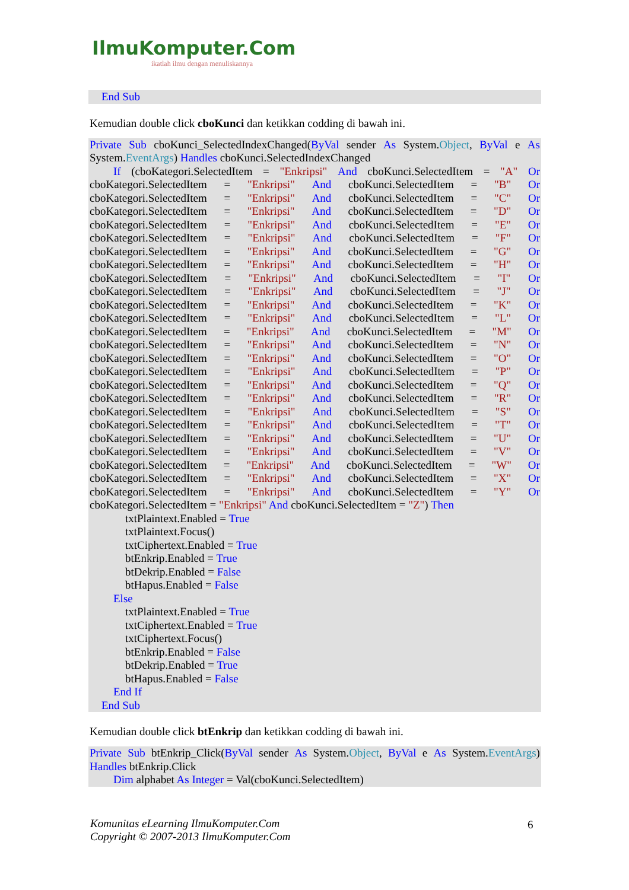IlmuKomputer.Com
ikatlah ilmu dengan menuliskannya
End Sub
Kemudian double click cboKunci dan ketikkan codding di bawah ini.
Private Sub cboKunci_SelectedIndexChanged(ByVal sender As System.Object, ByVal e As
System.EventArgs) Handles cboKunci.SelectedIndexChanged
If (cboKategori.SelectedItem = "Enkripsi" And cboKunci.SelectedItem = "A" Or
cboKategori.SelectedItem = "Enkripsi" And cboKunci.SelectedItem = "B" Or
cboKategori.SelectedItem = "Enkripsi" And cboKunci.SelectedItem = "C" Or
cboKategori.SelectedItem = "Enkripsi" And cboKunci.SelectedItem = "D" Or
cboKategori.SelectedItem = "Enkripsi" And cboKunci.SelectedItem = "E" Or
cboKategori.SelectedItem = "Enkripsi" And cboKunci.SelectedItem = "F" Or
cboKategori.SelectedItem = "Enkripsi" And cboKunci.SelectedItem = "G" Or
cboKategori.SelectedItem = "Enkripsi" And cboKunci.SelectedItem = "H" Or
cboKategori.SelectedItem = "Enkripsi" And cboKunci.SelectedItem = "I" Or
cboKategori.SelectedItem = "Enkripsi" And cboKunci.SelectedItem = "J" Or
cboKategori.SelectedItem = "Enkripsi" And cboKunci.SelectedItem = "K" Or
cboKategori.SelectedItem = "Enkripsi" And cboKunci.SelectedItem = "L" Or
cboKategori.SelectedItem = "Enkripsi" And cboKunci.SelectedItem = "M" Or
cboKategori.SelectedItem = "Enkripsi" And cboKunci.SelectedItem = "N" Or
cboKategori.SelectedItem = "Enkripsi" And cboKunci.SelectedItem = "O" Or
cboKategori.SelectedItem = "Enkripsi" And cboKunci.SelectedItem = "P" Or
cboKategori.SelectedItem = "Enkripsi" And cboKunci.SelectedItem = "Q" Or
cboKategori.SelectedItem = "Enkripsi" And cboKunci.SelectedItem = "R" Or
cboKategori.SelectedItem = "Enkripsi" And cboKunci.SelectedItem = "S" Or
cboKategori.SelectedItem = "Enkripsi" And cboKunci.SelectedItem = "T" Or
cboKategori.SelectedItem = "Enkripsi" And cboKunci.SelectedItem = "U" Or
cboKategori.SelectedItem = "Enkripsi" And cboKunci.SelectedItem = "V" Or
cboKategori.SelectedItem = "Enkripsi" And cboKunci.SelectedItem = "W" Or
cboKategori.SelectedItem = "Enkripsi" And cboKunci.SelectedItem = "X" Or
cboKategori.SelectedItem = "Enkripsi" And cboKunci.SelectedItem = "Y" Or
cboKategori.SelectedItem = "Enkripsi" And cboKunci.SelectedItem = "Z") Then
txtPlaintext.Enabled = True
txtPlaintext.Focus()
txtCiphertext.Enabled = True
btEnkrip.Enabled = True
btDekrip.Enabled = False
btHapus.Enabled = False
Else
txtPlaintext.Enabled = True
txtCiphertext.Enabled = True
txtCiphertext.Focus()
btEnkrip.Enabled = False
btDekrip.Enabled = True
btHapus.Enabled = False
End If
End Sub
Kemudian double click btEnkrip dan ketikkan codding di bawah ini.
Private Sub btEnkrip_Click(ByVal sender As System.Object, ByVal e As System.EventArgs)
Handles btEnkrip.Click
Dim alphabet As Integer = Val(cboKunci.SelectedItem)
Komunitas eLearning IlmuKomputer.Com
Copyright © 2007-2013 IlmuKomputer.Com
6